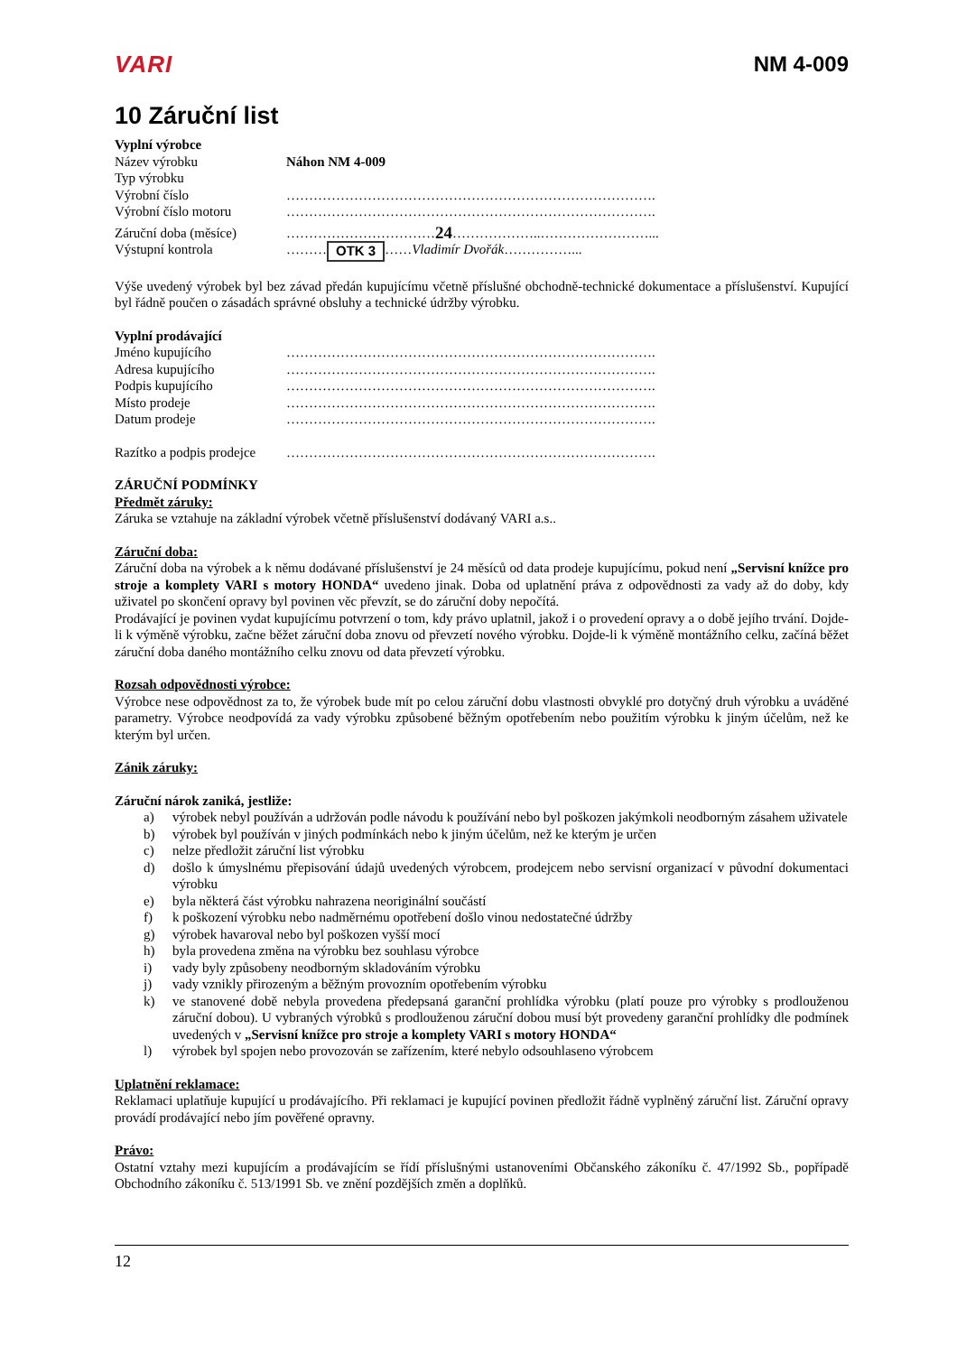VARI NM 4-009
10 Záruční list
Vyplní výrobce
Název výrobku Náhon NM 4-009
Typ výrobku
Výrobní číslo ……………………………………………………………………….
Výrobní číslo motoru ……………………………………………………………………….
Záruční doba (měsíce) …………………………… 24 ………………..……………………...
Výstupní kontrola ……… OTK 3 …… Vladimír Dvořák ……………...
Výše uvedený výrobek byl bez závad předán kupujícímu včetně příslušné obchodně-technické dokumentace a příslušenství. Kupující byl řádně poučen o zásadách správné obsluhy a technické údržby výrobku.
Vyplní prodávající
Jméno kupujícího ……………………………………………………………………….
Adresa kupujícího ……………………………………………………………………….
Podpis kupujícího ……………………………………………………………………….
Místo prodeje ……………………………………………………………………….
Datum prodeje ……………………………………………………………………….
Razítko a podpis prodejce ……………………………………………………………………….
ZÁRUČNÍ PODMÍNKY
Předmět záruky:
Záruka se vztahuje na základní výrobek včetně příslušenství dodávaný VARI a.s..
Záruční doba:
Záruční doba na výrobek a k němu dodávané příslušenství je 24 měsíců od data prodeje kupujícímu, pokud není „Servisní knížce pro stroje a komplety VARI s motory HONDA“ uvedeno jinak. Doba od uplatnění práva z odpovědnosti za vady až do doby, kdy uživatel po skončení opravy byl povinen věc převzít, se do záruční doby nepočítá.
Prodávající je povinen vydat kupujícímu potvrzení o tom, kdy právo uplatnil, jakož i o provedení opravy a o době jejího trvání. Dojde-li k výměně výrobku, začne běžet záruční doba znovu od převzetí nového výrobku. Dojde-li k výměně montážního celku, začíná běžet záruční doba daného montážního celku znovu od data převzetí výrobku.
Rozsah odpovědnosti výrobce:
Výrobce nese odpovědnost za to, že výrobek bude mít po celou záruční dobu vlastnosti obvyklé pro dotyčný druh výrobku a uváděné parametry. Výrobce neodpovídá za vady výrobku způsobené běžným opotřebením nebo použitím výrobku k jiným účelům, než ke kterým byl určen.
Zánik záruky:
Záruční nárok zaniká, jestliže:
a) výrobek nebyl používán a udržován podle návodu k používání nebo byl poškozen jakýmkoli neodborným zásahem uživatele
b) výrobek byl používán v jiných podmínkách nebo k jiným účelům, než ke kterým je určen
c) nelze předložit záruční list výrobku
d) došlo k úmyslnému přepisování údajů uvedených výrobcem, prodejcem nebo servisní organizací v původní dokumentaci výrobku
e) byla některá část výrobku nahrazena neoriginální součástí
f) k poškození výrobku nebo nadměrnému opotřebení došlo vinou nedostatečné údržby
g) výrobek havaroval nebo byl poškozen vyšší mocí
h) byla provedena změna na výrobku bez souhlasu výrobce
i) vady byly způsobeny neodborným skladováním výrobku
j) vady vznikly přirozeným a běžným provozním opotřebením výrobku
k) ve stanovené době nebyla provedena předepsaná garanční prohlídka výrobku (platí pouze pro výrobky s prodlouženou záruční dobou). U vybraných výrobků s prodlouženou záruční dobou musí být provedeny garanční prohlídky dle podmínek uvedených v „Servisní knížce pro stroje a komplety VARI s motory HONDA“
l) výrobek byl spojen nebo provozován se zařízením, které nebylo odsouhlaseno výrobcem
Uplatnění reklamace:
Reklamaci uplatňuje kupující u prodávajícího. Při reklamaci je kupující povinen předložit řádně vyplněný záruční list. Záruční opravy provádí prodávající nebo jím pověřené opravny.
Právo:
Ostatní vztahy mezi kupujícím a prodávajícím se řídí příslušnými ustanoveními Občanského zákoníku č. 47/1992 Sb., popřípadě Obchodního zákoníku č. 513/1991 Sb. ve znění pozdějších změn a doplňků.
12